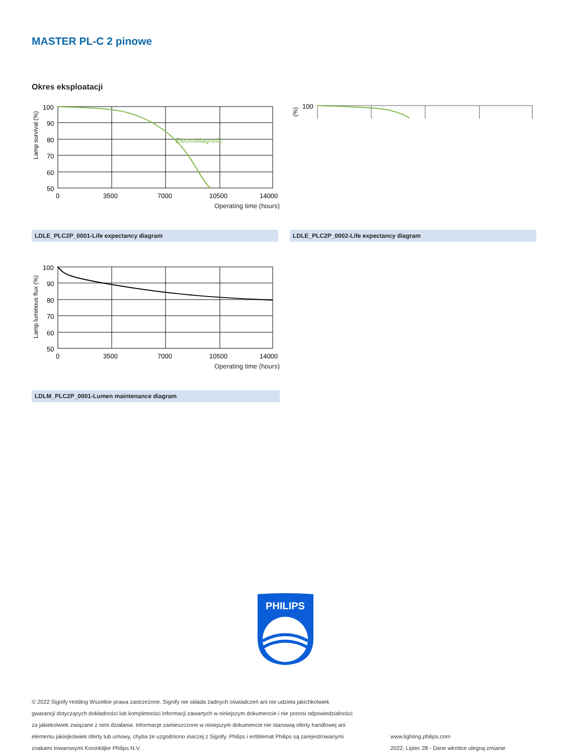MASTER PL-C 2 pinowe
Okres eksploatacji
ElectroMagnetic
100
90
80
70
60
50
0
3500
7000
10500
14000
Lamp survival (%)
Operating time (hours)
100
(%)
LDLE_PLC2P_0001-Life expectancy diagram LDLE_PLC2P_0002-Life expectancy diagram
100
90
80
70
60
50
0
3500
7000
10500
14000
Lamp luminous flux (%)
Operating time (hours)
LDLM_PLC2P_0001-Lumen maintenance diagram
PHILIPS
© 2022 Signify Holding Wszelkie prawa zastrzeżone. Signify nie składa żadnych oświadczeń ani nie udziela jakichkolwiek gwarancji dotyczących dokładności lub kompletności informacji zawartych w niniejszym dokumencie i nie ponosi odpowiedzialności za jakiekolwiek związane z nimi działania. Informacje zamieszczone w niniejszym dokumencie nie stanowią oferty handlowej ani elementu jakiejkolwiek oferty lub umowy, chyba że uzgodniono inaczej z Signify. Philips i emblemat Philips są zarejestrowanymi znakami towarowymi Koninklijke Philips N.V.
www.lighting.philips.com
2022, Lipiec 28 - Dane wkrótce ulegną zmianie